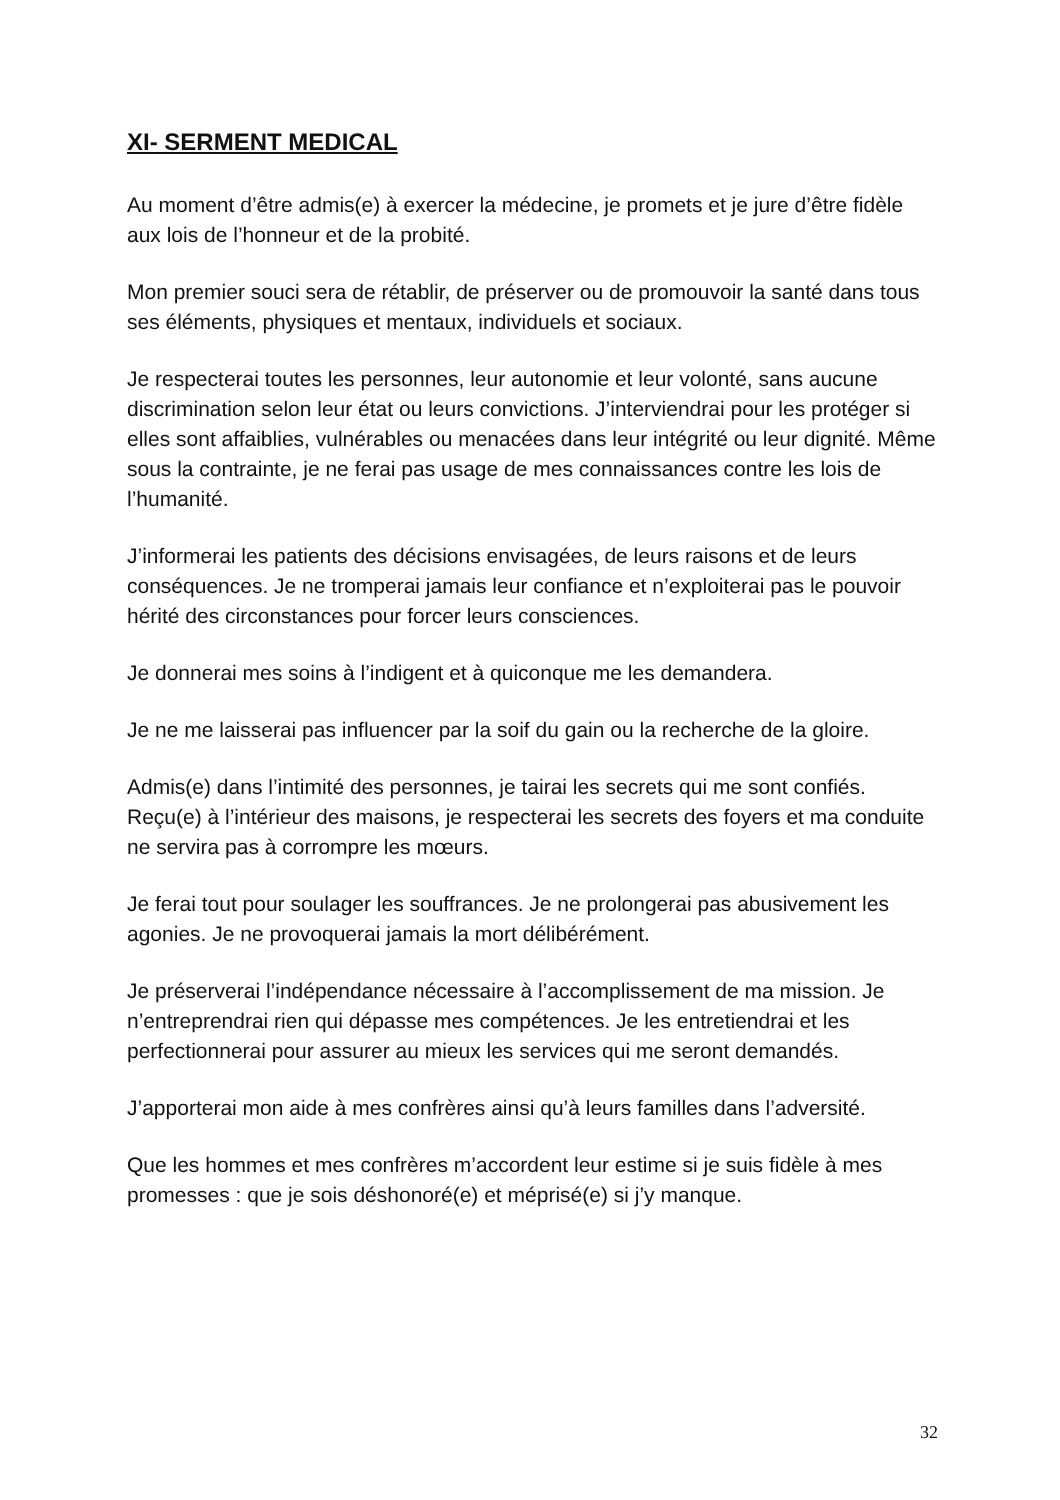XI- SERMENT MEDICAL
Au moment d’être admis(e) à exercer la médecine, je promets et je jure d’être fidèle aux lois de l’honneur et de la probité.
Mon premier souci sera de rétablir, de préserver ou de promouvoir la santé dans tous ses éléments, physiques et mentaux, individuels et sociaux.
Je respecterai toutes les personnes, leur autonomie et leur volonté, sans aucune discrimination selon leur état ou leurs convictions. J’interviendrai pour les protéger si elles sont affaiblies, vulnérables ou menacées dans leur intégrité ou leur dignité. Même sous la contrainte, je ne ferai pas usage de mes connaissances contre les lois de l’humanité.
J’informerai les patients des décisions envisagées, de leurs raisons et de leurs conséquences. Je ne tromperai jamais leur confiance et n’exploiterai pas le pouvoir hérité des circonstances pour forcer leurs consciences.
Je donnerai mes soins à l’indigent et à quiconque me les demandera.
Je ne me laisserai pas influencer par la soif du gain ou la recherche de la gloire.
Admis(e) dans l’intimité des personnes, je tairai les secrets qui me sont confiés. Reçu(e) à l’intérieur des maisons, je respecterai les secrets des foyers et ma conduite ne servira pas à corrompre les mœurs.
Je ferai tout pour soulager les souffrances. Je ne prolongerai pas abusivement les agonies. Je ne provoquerai jamais la mort délibérément.
Je préserverai l’indépendance nécessaire à l’accomplissement de ma mission. Je n’entreprendrai rien qui dépasse mes compétences. Je les entretiendrai et les perfectionnerai pour assurer au mieux les services qui me seront demandés.
J’apporterai mon aide à mes confrères ainsi qu’à leurs familles dans l’adversité.
Que les hommes et mes confrères m’accordent leur estime si je suis fidèle à mes promesses : que je sois déshonoré(e) et méprisé(e) si j’y manque.
32